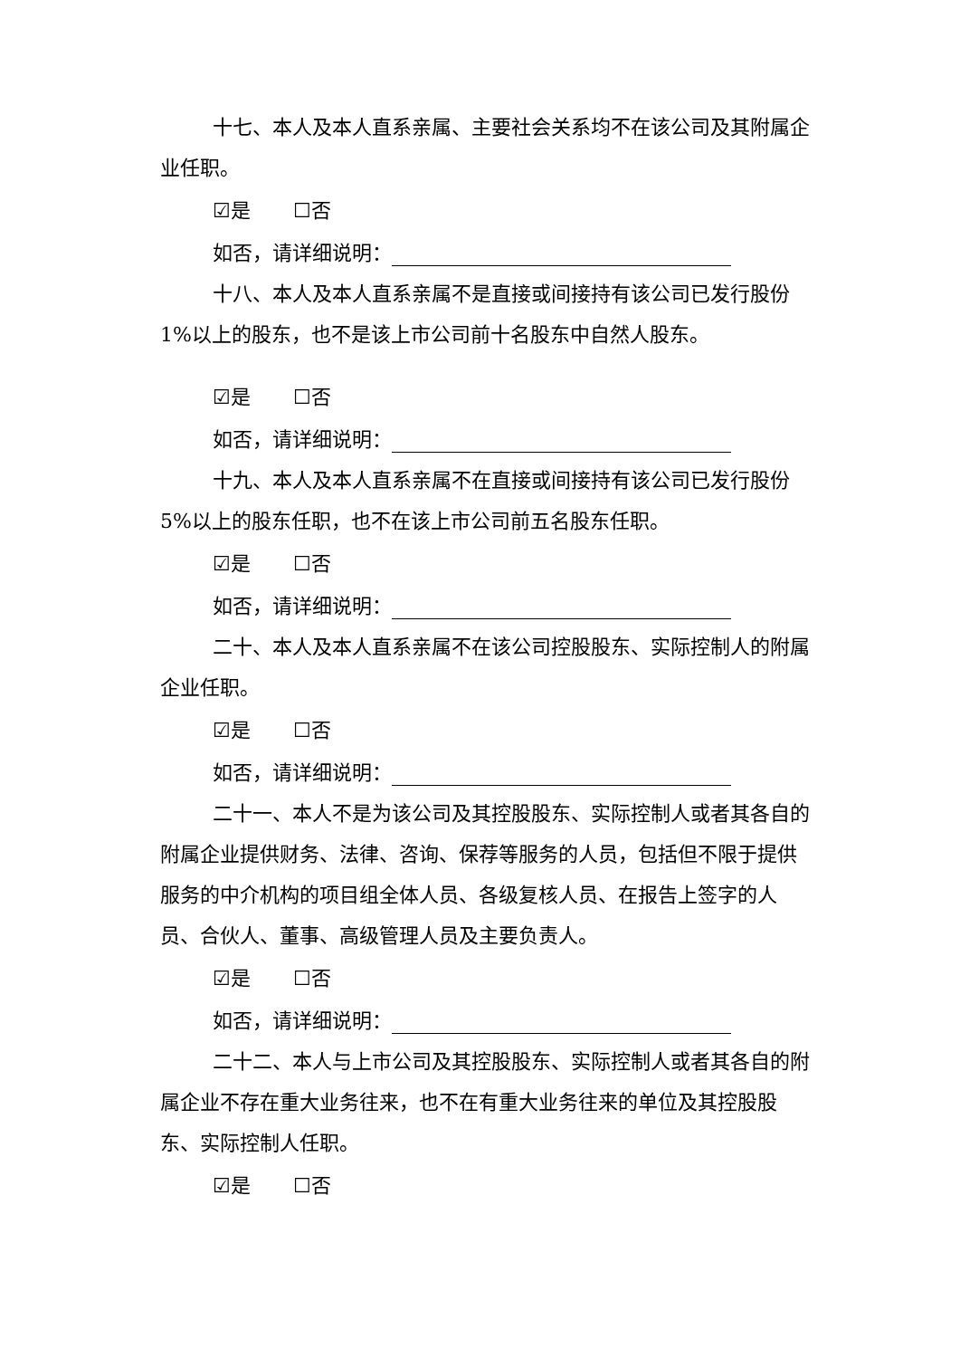十七、本人及本人直系亲属、主要社会关系均不在该公司及其附属企业任职。
☑是 ☐否
如否，请详细说明：
十八、本人及本人直系亲属不是直接或间接持有该公司已发行股份1%以上的股东，也不是该上市公司前十名股东中自然人股东。
☑是 ☐否
如否，请详细说明：
十九、本人及本人直系亲属不在直接或间接持有该公司已发行股份5%以上的股东任职，也不在该上市公司前五名股东任职。
☑是 ☐否
如否，请详细说明：
二十、本人及本人直系亲属不在该公司控股股东、实际控制人的附属企业任职。
☑是 ☐否
如否，请详细说明：
二十一、本人不是为该公司及其控股股东、实际控制人或者其各自的附属企业提供财务、法律、咨询、保荐等服务的人员，包括但不限于提供服务的中介机构的项目组全体人员、各级复核人员、在报告上签字的人员、合伙人、董事、高级管理人员及主要负责人。
☑是 ☐否
如否，请详细说明：
二十二、本人与上市公司及其控股股东、实际控制人或者其各自的附属企业不存在重大业务往来，也不在有重大业务往来的单位及其控股股东、实际控制人任职。
☑是 ☐否